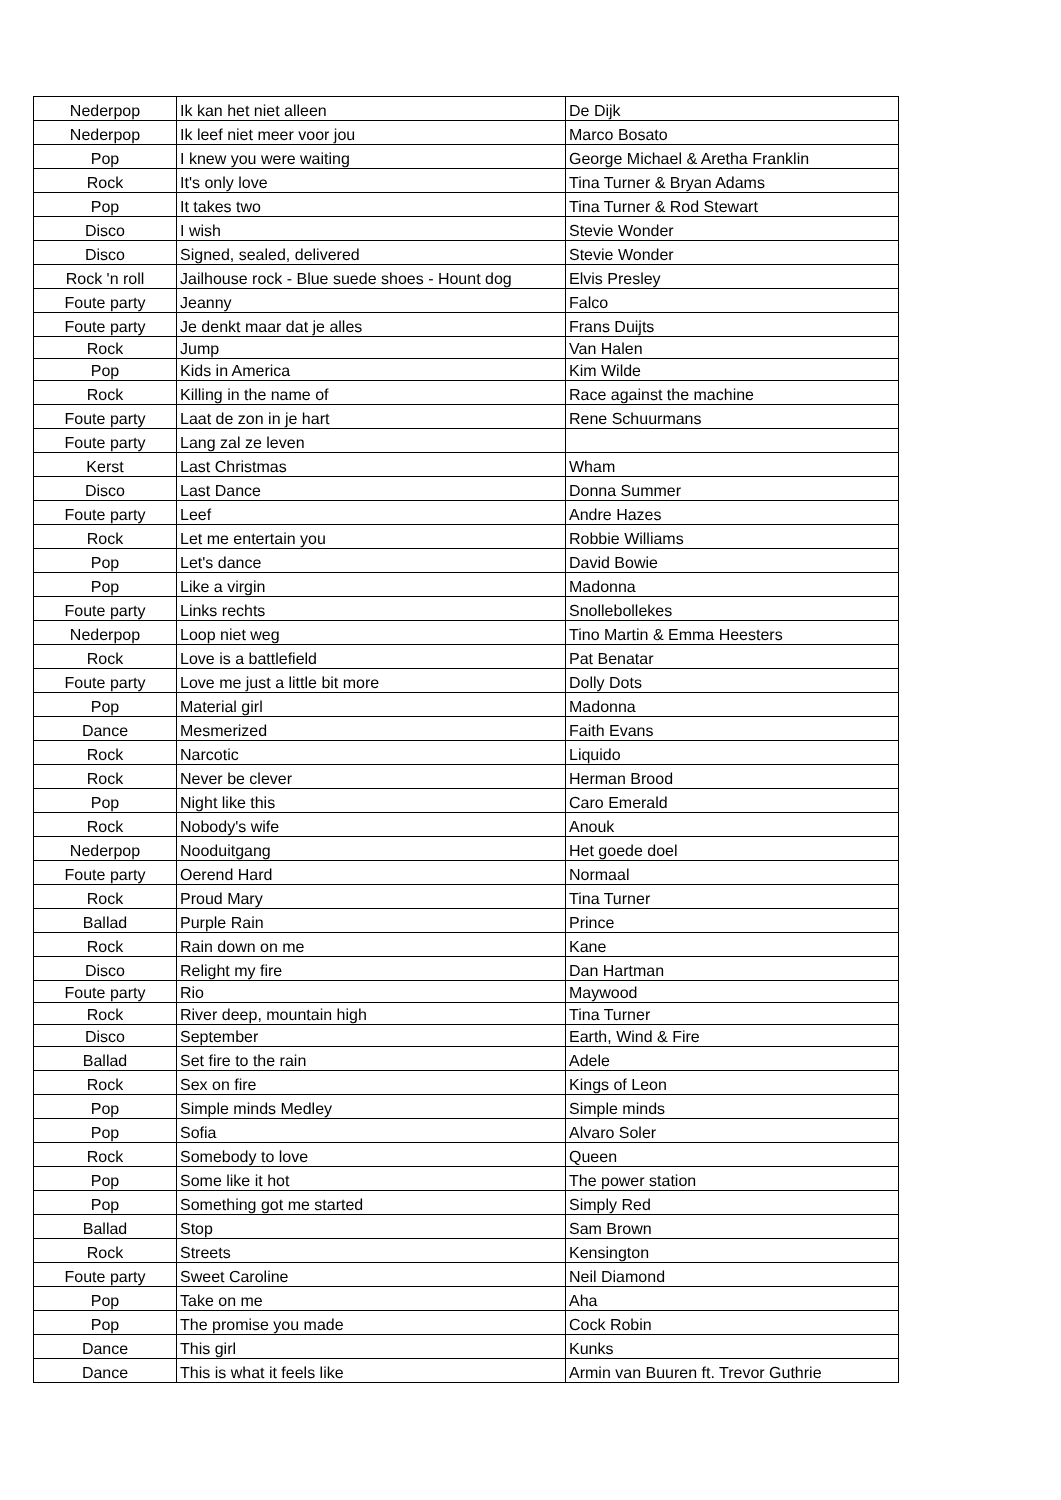| Nederpop | Ik kan het niet alleen | De Dijk |
| Nederpop | Ik leef niet meer voor jou | Marco Bosato |
| Pop | I knew you were waiting | George Michael & Aretha Franklin |
| Rock | It's only love | Tina Turner & Bryan Adams |
| Pop | It takes two | Tina Turner & Rod Stewart |
| Disco | I wish | Stevie Wonder |
| Disco | Signed, sealed, delivered | Stevie Wonder |
| Rock 'n roll | Jailhouse rock - Blue suede shoes - Hount dog | Elvis Presley |
| Foute party | Jeanny | Falco |
| Foute party | Je denkt maar dat je alles | Frans Duijts |
| Rock | Jump | Van Halen |
| Pop | Kids in America | Kim Wilde |
| Rock | Killing in the name of | Race against the machine |
| Foute party | Laat de zon in je hart | Rene Schuurmans |
| Foute party | Lang zal ze leven | |
| Kerst | Last Christmas | Wham |
| Disco | Last Dance | Donna Summer |
| Foute party | Leef | Andre Hazes |
| Rock | Let me entertain you | Robbie Williams |
| Pop | Let's dance | David Bowie |
| Pop | Like a virgin | Madonna |
| Foute party | Links rechts | Snollebollekes |
| Nederpop | Loop niet weg | Tino Martin & Emma Heesters |
| Rock | Love is a battlefield | Pat Benatar |
| Foute party | Love me just a little bit more | Dolly Dots |
| Pop | Material girl | Madonna |
| Dance | Mesmerized | Faith Evans |
| Rock | Narcotic | Liquido |
| Rock | Never be clever | Herman Brood |
| Pop | Night like this | Caro Emerald |
| Rock | Nobody's wife | Anouk |
| Nederpop | Nooduitgang | Het goede doel |
| Foute party | Oerend Hard | Normaal |
| Rock | Proud Mary | Tina Turner |
| Ballad | Purple Rain | Prince |
| Rock | Rain down on me | Kane |
| Disco | Relight my fire | Dan Hartman |
| Foute party | Rio | Maywood |
| Rock | River deep, mountain high | Tina Turner |
| Disco | September | Earth, Wind & Fire |
| Ballad | Set fire to the rain | Adele |
| Rock | Sex on fire | Kings of Leon |
| Pop | Simple minds Medley | Simple minds |
| Pop | Sofia | Alvaro Soler |
| Rock | Somebody to love | Queen |
| Pop | Some like it hot | The power station |
| Pop | Something got me started | Simply Red |
| Ballad | Stop | Sam Brown |
| Rock | Streets | Kensington |
| Foute party | Sweet Caroline | Neil Diamond |
| Pop | Take on me | Aha |
| Pop | The promise you made | Cock Robin |
| Dance | This girl | Kunks |
| Dance | This is what it feels like | Armin van Buuren ft. Trevor Guthrie |